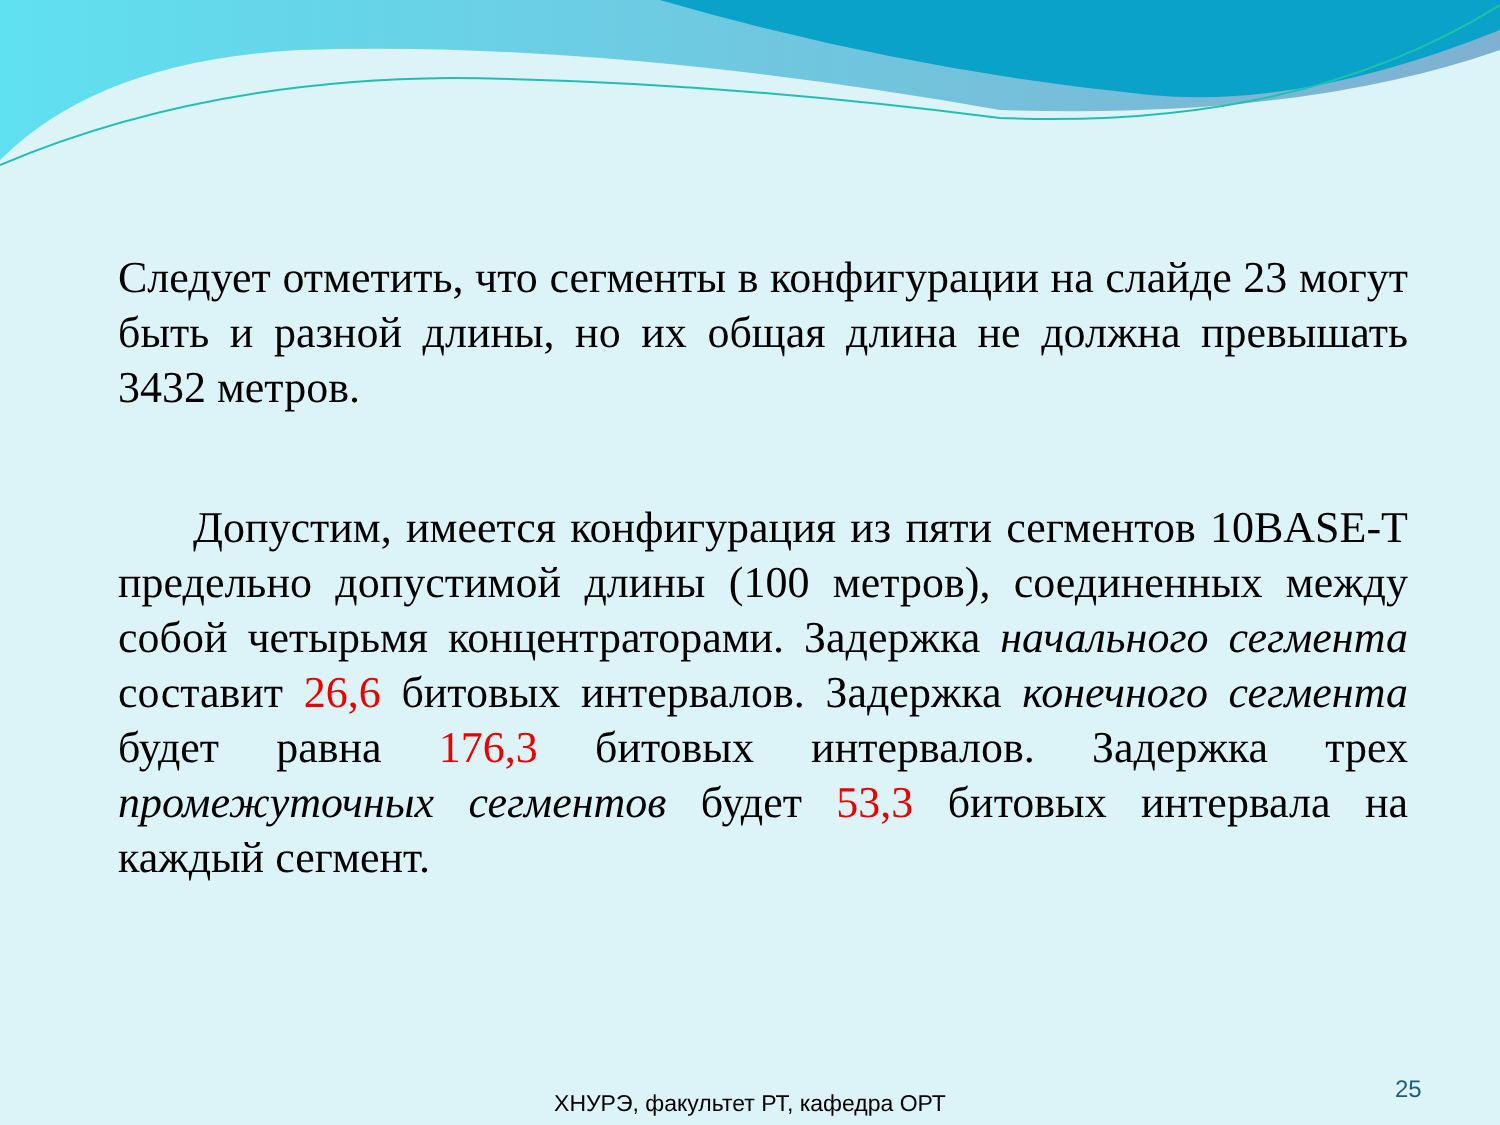Следует отметить, что сегменты в конфигурации на слайде 23 могут быть и разной длины, но их общая длина не должна превышать 3432 метров.
Допустим, имеется конфигурация из пяти сегментов 10BASE-T предельно допустимой длины (100 метров), соединенных между собой четырьмя концентраторами. Задержка начального сегмента составит 26,6 битовых интервалов. Задержка конечного сегмента будет равна 176,3 битовых интервалов. Задержка трех промежуточных сегментов будет 53,3 битовых интервала на каждый сегмент.
ХНУРЭ, факультет РТ, кафедра ОРТ
25